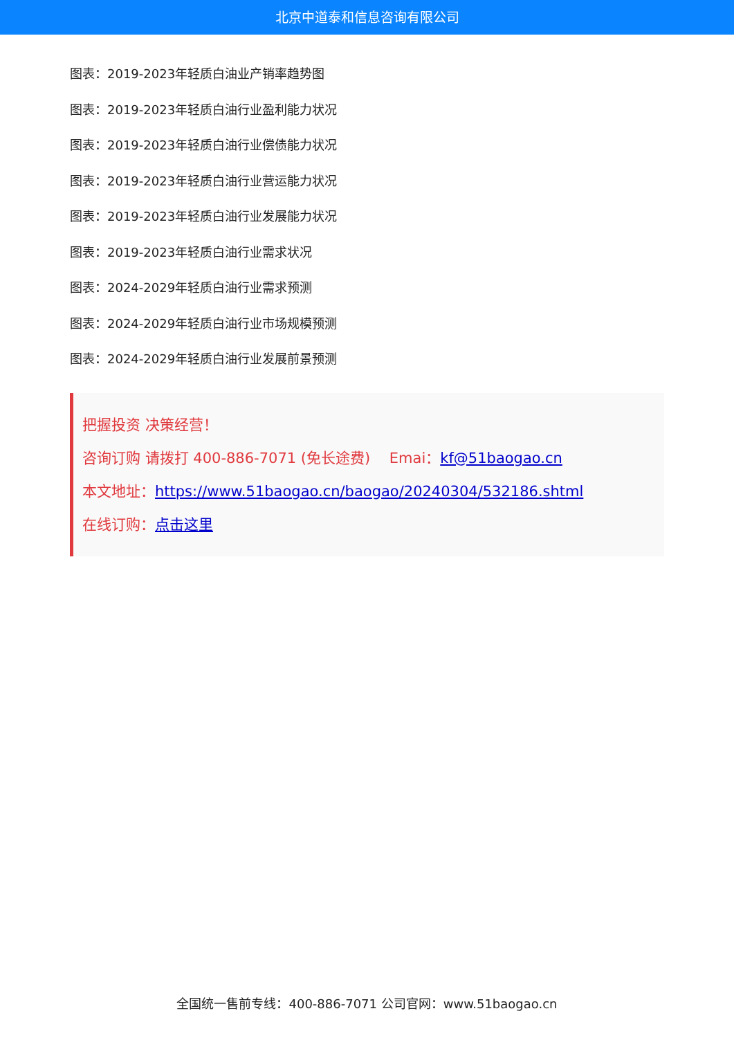北京中道泰和信息咨询有限公司
图表：2019-2023年轻质白油业产销率趋势图
图表：2019-2023年轻质白油行业盈利能力状况
图表：2019-2023年轻质白油行业偿债能力状况
图表：2019-2023年轻质白油行业营运能力状况
图表：2019-2023年轻质白油行业发展能力状况
图表：2019-2023年轻质白油行业需求状况
图表：2024-2029年轻质白油行业需求预测
图表：2024-2029年轻质白油行业市场规模预测
图表：2024-2029年轻质白油行业发展前景预测
把握投资 决策经营！
咨询订购 请拨打 400-886-7071 (免长途费)　 Emai：kf@51baogao.cn
本文地址：https://www.51baogao.cn/baogao/20240304/532186.shtml
在线订购：点击这里
全国统一售前专线：400-886-7071 公司官网：www.51baogao.cn